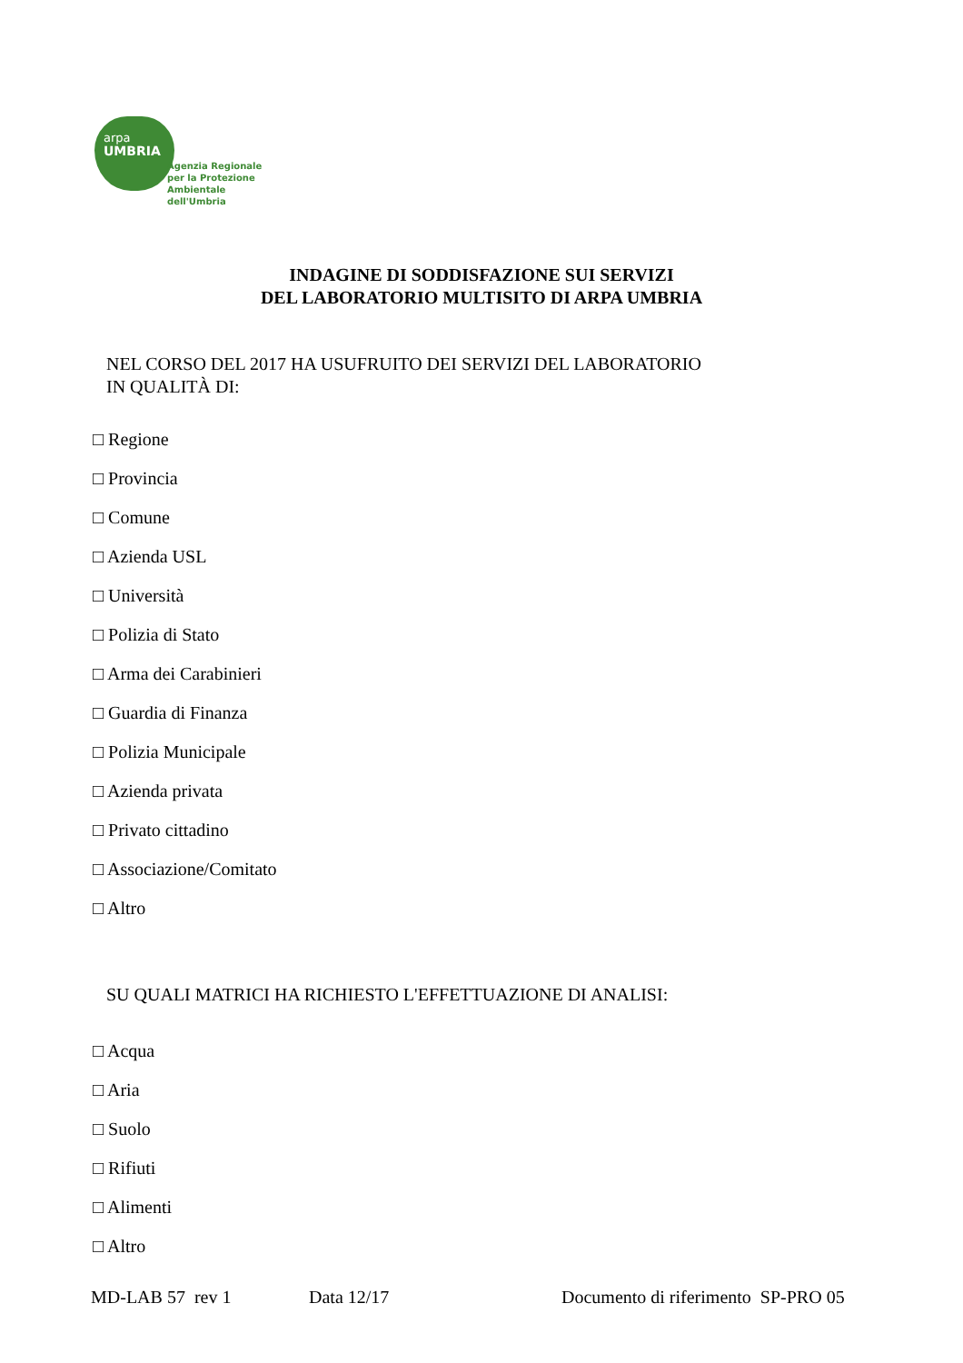arpa
UMBRIA
Agenzia Regionale
per la Protezione
Ambientale dell'Umbria
INDAGINE DI SODDISFAZIONE SUI SERVIZI
DEL LABORATORIO MULTISITO DI ARPA UMBRIA
NEL CORSO DEL 2017 HA USUFRUITO DEI SERVIZI DEL LABORATORIO
IN QUALITÀ DI:
□ Regione
□ Provincia
□ Comune
□ Azienda USL
□ Università
□ Polizia di Stato
□ Arma dei Carabinieri
□ Guardia di Finanza
□ Polizia Municipale
□ Azienda privata
□ Privato cittadino
□ Associazione/Comitato
□ Altro
SU QUALI MATRICI HA RICHIESTO L'EFFETTUAZIONE DI ANALISI:
□ Acqua
□ Aria
□ Suolo
□ Rifiuti
□ Alimenti
□ Altro
MD-LAB 57 rev 1 Data 12/17 Documento di riferimento SP-PRO 05